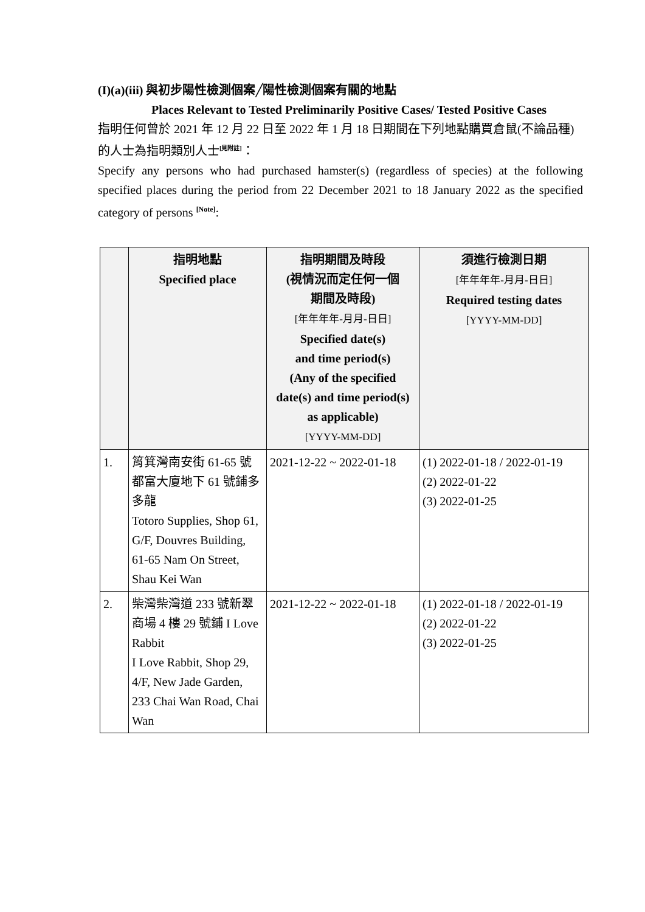(I)(a)(iii) 與初步陽性檢測個案╱陽性檢測個案有關的地點
Places Relevant to Tested Preliminarily Positive Cases/ Tested Positive Cases
指明任何曾於 2021 年 12 月 22 日至 2022 年 1 月 18 日期間在下列地點購買倉鼠(不論品種)的人士為指明類別人士<sup>[見附註]</sup>：
Specify any persons who had purchased hamster(s) (regardless of species) at the following specified places during the period from 22 December 2021 to 18 January 2022 as the specified category of persons <sup>[Note]</sup>:
| | 指明地點 Specified place | 指明期間及時段 (視情況而定任何一個 期間及時段) [年年年年-月月-日日] Specified date(s) and time period(s) (Any of the specified date(s) and time period(s) as applicable) [YYYY-MM-DD] | 須進行檢測日期 [年年年年-月月-日日] Required testing dates [YYYY-MM-DD] |
| --- | --- | --- | --- |
| 1. | 筲箕灣南安街 61-65 號都富大廈地下 61 號鋪多多龍 Totoro Supplies, Shop 61, G/F, Douvres Building, 61-65 Nam On Street, Shau Kei Wan | 2021-12-22 ~ 2022-01-18 | (1) 2022-01-18 / 2022-01-19 (2) 2022-01-22 (3) 2022-01-25 |
| 2. | 柴灣柴灣道 233 號新翠商場 4 樓 29 號鋪 I Love Rabbit I Love Rabbit, Shop 29, 4/F, New Jade Garden, 233 Chai Wan Road, Chai Wan | 2021-12-22 ~ 2022-01-18 | (1) 2022-01-18 / 2022-01-19 (2) 2022-01-22 (3) 2022-01-25 |